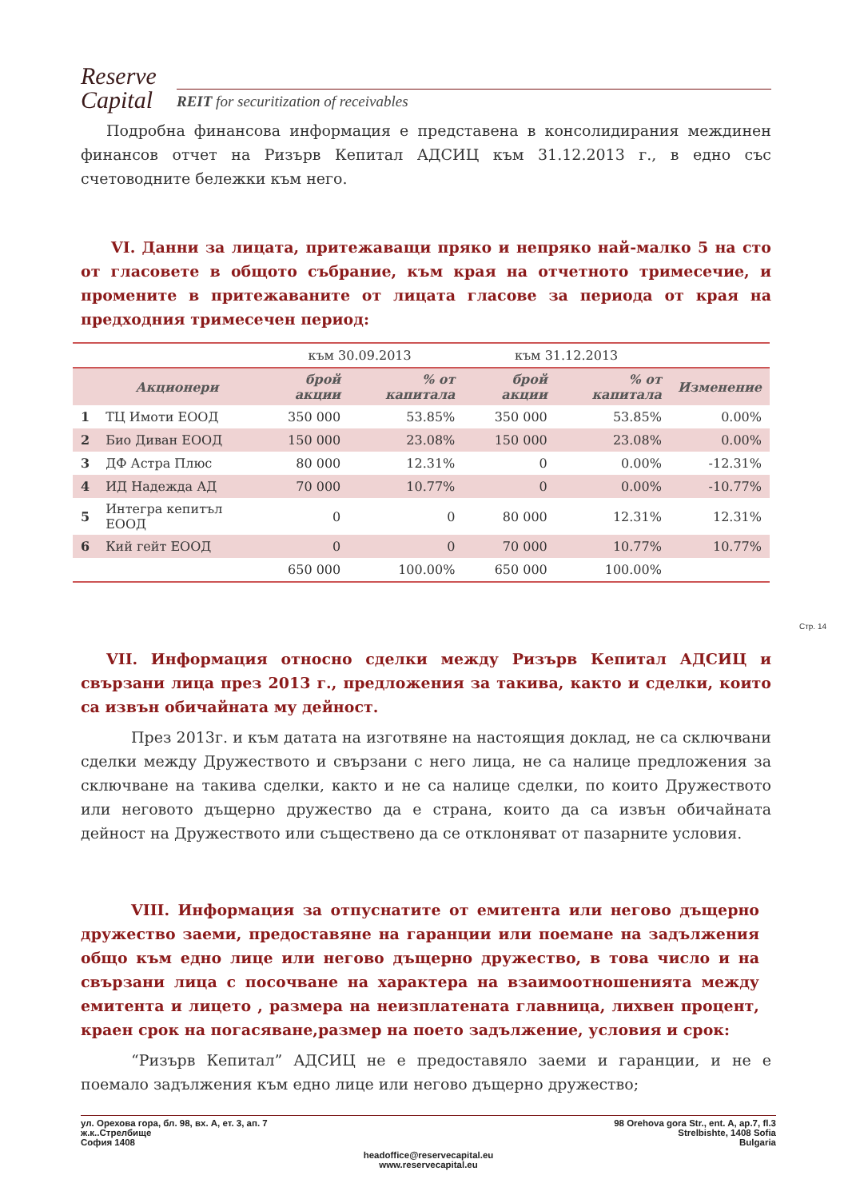Reserve
Capital
REIT for securitization of receivables
Подробна финансова информация е представена в консолидирания междинен финансов отчет на Ризърв Кепитал АДСИЦ към 31.12.2013 г., в едно със счетоводните бележки към него.
VI. Данни за лицата, притежаващи пряко и непряко най-малко 5 на сто от гласовете в общото събрание, към края на отчетното тримесечие, и промените в притежаваните от лицата гласове за периода от края на предходния тримесечен период:
| | | към 30.09.2013 | | към 31.12.2013 | | |
| | Акционери | брой акции | % от капитала | брой акции | % от капитала | Изменение |
| 1 | ТЦ Имоти ЕООД | 350 000 | 53.85% | 350 000 | 53.85% | 0.00% |
| 2 | Био Диван ЕООД | 150 000 | 23.08% | 150 000 | 23.08% | 0.00% |
| 3 | ДФ Астра Плюс | 80 000 | 12.31% | 0 | 0.00% | -12.31% |
| 4 | ИД Надежда АД | 70 000 | 10.77% | 0 | 0.00% | -10.77% |
| 5 | Интегра кепитъл ЕООД | 0 | 0 | 80 000 | 12.31% | 12.31% |
| 6 | Кий гейт ЕООД | 0 | 0 | 70 000 | 10.77% | 10.77% |
| | | 650 000 | 100.00% | 650 000 | 100.00% | |
VII. Информация относно сделки между Ризърв Кепитал АДСИЦ и свързани лица през 2013 г., предложения за такива, както и сделки, които са извън обичайната му дейност.
През 2013г. и към датата на изготвяне на настоящия доклад, не са сключвани сделки между Дружеството и свързани с него лица, не са налице предложения за сключване на такива сделки, както и не са налице сделки, по които Дружеството или неговото дъщерно дружество да е страна, които да са извън обичайната дейност на Дружеството или съществено да се отклоняват от пазарните условия.
VIII. Информация за отпуснатите от емитента или негово дъщерно дружество заеми, предоставяне на гаранции или поемане на задължения общо към едно лице или негово дъщерно дружество, в това число и на свързани лица с посочване на характера на взаимоотношенията между емитента и лицето , размера на неизплатената главница, лихвен процент, краен срок на погасяване,размер на поето задължение, условия и срок:
“Ризърв Кепитал” АДСИЦ не е предоставяло заеми и гаранции, и не е поемало задължения към едно лице или негово дъщерно дружество;
Стр. 14
ул. Орехова гора, бл. 98, вх. А, ет. 3, ап. 7
ж.к..Стрелбище
София 1408
98 Orehova gora Str., ent. A, ap.7, fl.3
Strelbishte, 1408 Sofia
Bulgaria
headoffice@reservecapital.eu
www.reservecapital.eu